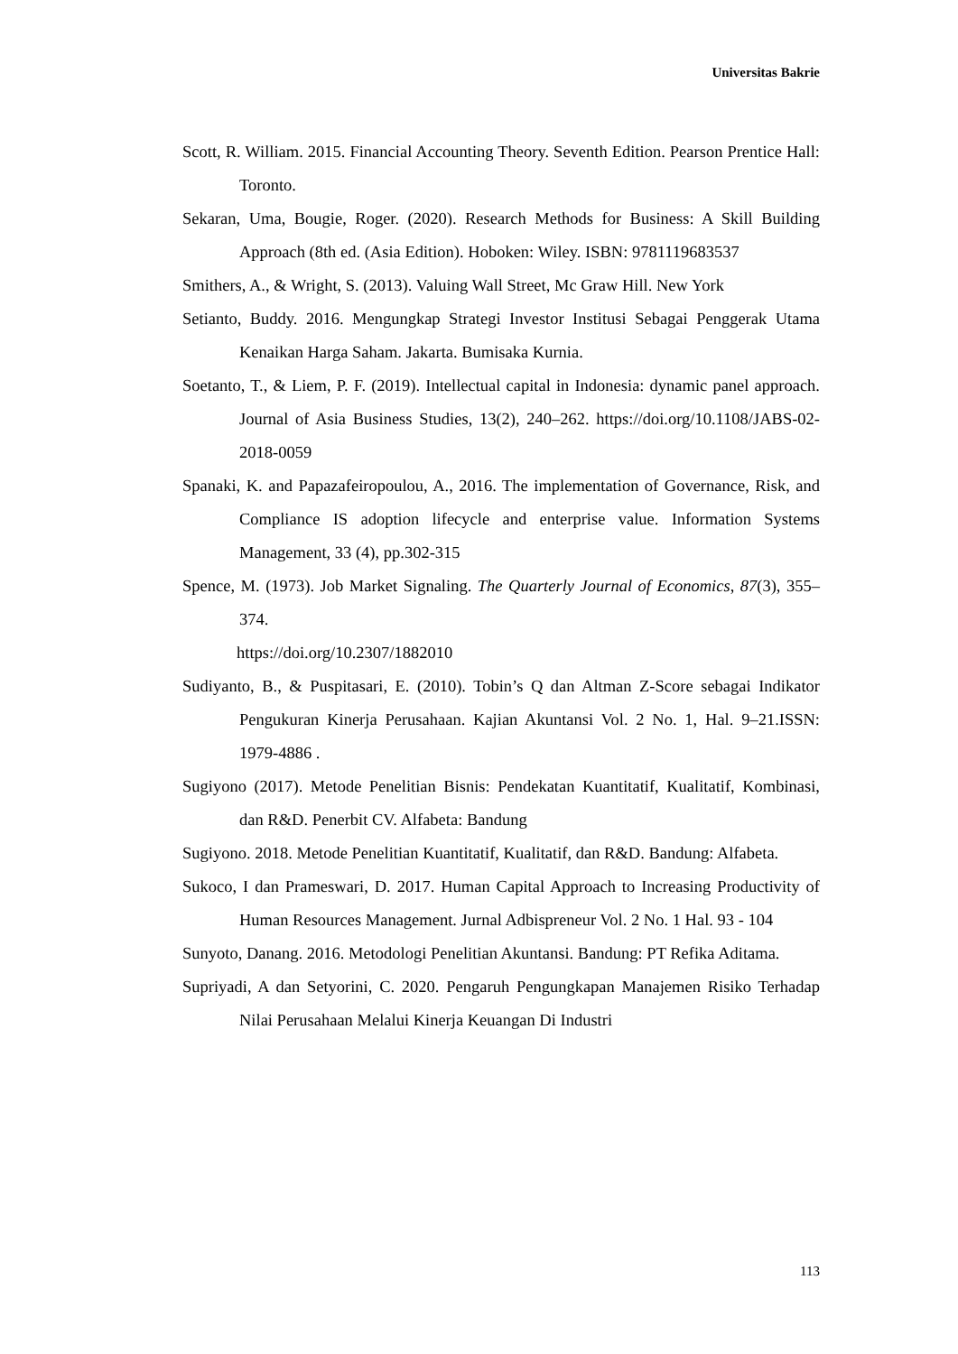Universitas Bakrie
Scott, R. William. 2015. Financial Accounting Theory. Seventh Edition. Pearson Prentice Hall: Toronto.
Sekaran, Uma, Bougie, Roger. (2020). Research Methods for Business: A Skill Building Approach (8th ed. (Asia Edition). Hoboken: Wiley. ISBN: 9781119683537
Smithers, A., & Wright, S. (2013). Valuing Wall Street, Mc Graw Hill. New York
Setianto, Buddy. 2016. Mengungkap Strategi Investor Institusi Sebagai Penggerak Utama Kenaikan Harga Saham. Jakarta. Bumisaka Kurnia.
Soetanto, T., & Liem, P. F. (2019). Intellectual capital in Indonesia: dynamic panel approach. Journal of Asia Business Studies, 13(2), 240–262. https://doi.org/10.1108/JABS-02-2018-0059
Spanaki, K. and Papazafeiropoulou, A., 2016. The implementation of Governance, Risk, and Compliance IS adoption lifecycle and enterprise value. Information Systems Management, 33 (4), pp.302-315
Spence, M. (1973). Job Market Signaling. The Quarterly Journal of Economics, 87(3), 355–374.
https://doi.org/10.2307/1882010
Sudiyanto, B., & Puspitasari, E. (2010). Tobin’s Q dan Altman Z-Score sebagai Indikator Pengukuran Kinerja Perusahaan. Kajian Akuntansi Vol. 2 No. 1, Hal. 9–21.ISSN: 1979-4886 .
Sugiyono (2017). Metode Penelitian Bisnis: Pendekatan Kuantitatif, Kualitatif, Kombinasi, dan R&D. Penerbit CV. Alfabeta: Bandung
Sugiyono. 2018. Metode Penelitian Kuantitatif, Kualitatif, dan R&D. Bandung: Alfabeta.
Sukoco, I dan Prameswari, D. 2017. Human Capital Approach to Increasing Productivity of Human Resources Management. Jurnal Adbispreneur Vol. 2 No. 1 Hal. 93 - 104
Sunyoto, Danang. 2016. Metodologi Penelitian Akuntansi. Bandung: PT Refika Aditama.
Supriyadi, A dan Setyorini, C. 2020. Pengaruh Pengungkapan Manajemen Risiko Terhadap Nilai Perusahaan Melalui Kinerja Keuangan Di Industri
113